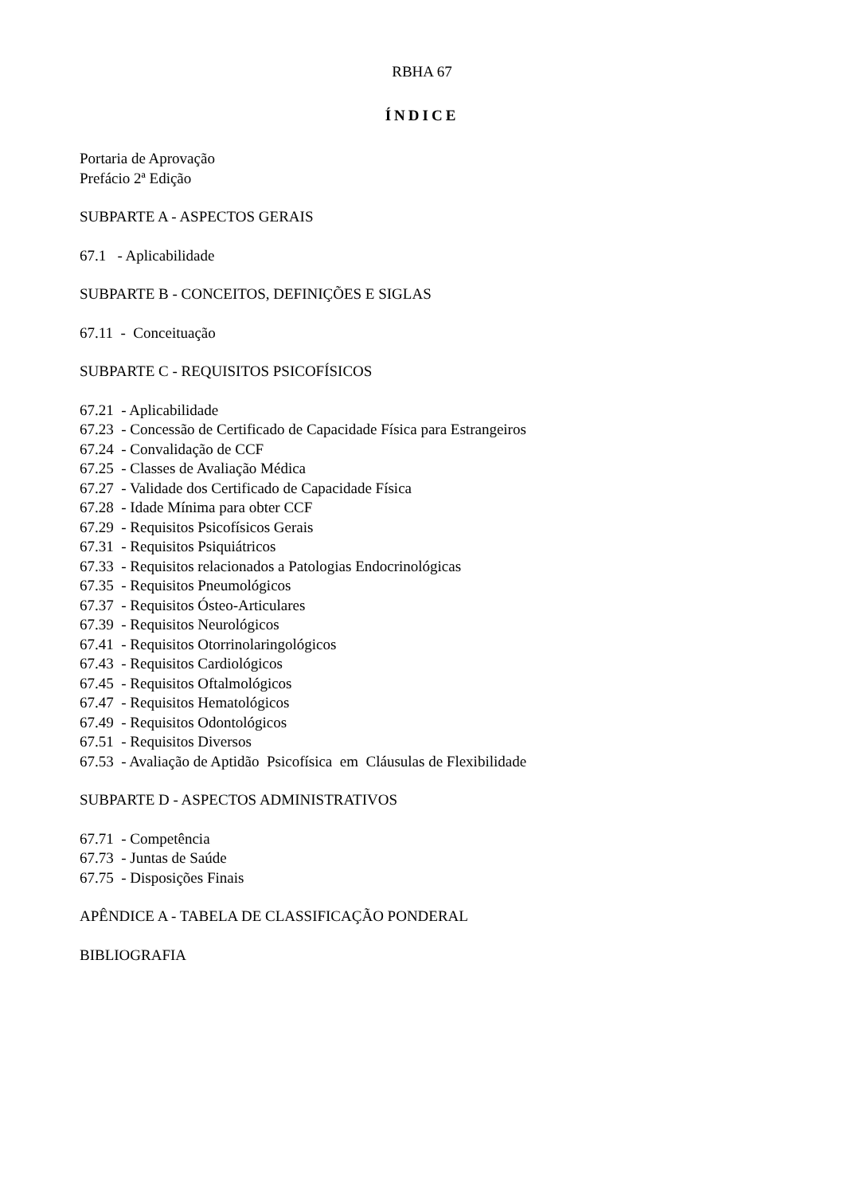RBHA 67
ÍNDICE
Portaria de Aprovação
Prefácio 2ª Edição
SUBPARTE A - ASPECTOS GERAIS
67.1 - Aplicabilidade
SUBPARTE B - CONCEITOS, DEFINIÇÕES E SIGLAS
67.11 - Conceituação
SUBPARTE C - REQUISITOS PSICOFÍSICOS
67.21 - Aplicabilidade
67.23 - Concessão de Certificado de Capacidade Física para Estrangeiros
67.24 - Convalidação de CCF
67.25 - Classes de Avaliação Médica
67.27 - Validade dos Certificado de Capacidade Física
67.28 - Idade Mínima para obter CCF
67.29 - Requisitos Psicofísicos Gerais
67.31 - Requisitos Psiquiátricos
67.33 - Requisitos relacionados a Patologias Endocrinológicas
67.35 - Requisitos Pneumológicos
67.37 - Requisitos Ósteo-Articulares
67.39 - Requisitos Neurológicos
67.41 - Requisitos Otorrinolaringológicos
67.43 - Requisitos Cardiológicos
67.45 - Requisitos Oftalmológicos
67.47 - Requisitos Hematológicos
67.49 - Requisitos Odontológicos
67.51 - Requisitos Diversos
67.53 - Avaliação de Aptidão Psicofísica em Cláusulas de Flexibilidade
SUBPARTE D - ASPECTOS ADMINISTRATIVOS
67.71 - Competência
67.73 - Juntas de Saúde
67.75 - Disposições Finais
APÊNDICE A - TABELA DE CLASSIFICAÇÃO PONDERAL
BIBLIOGRAFIA